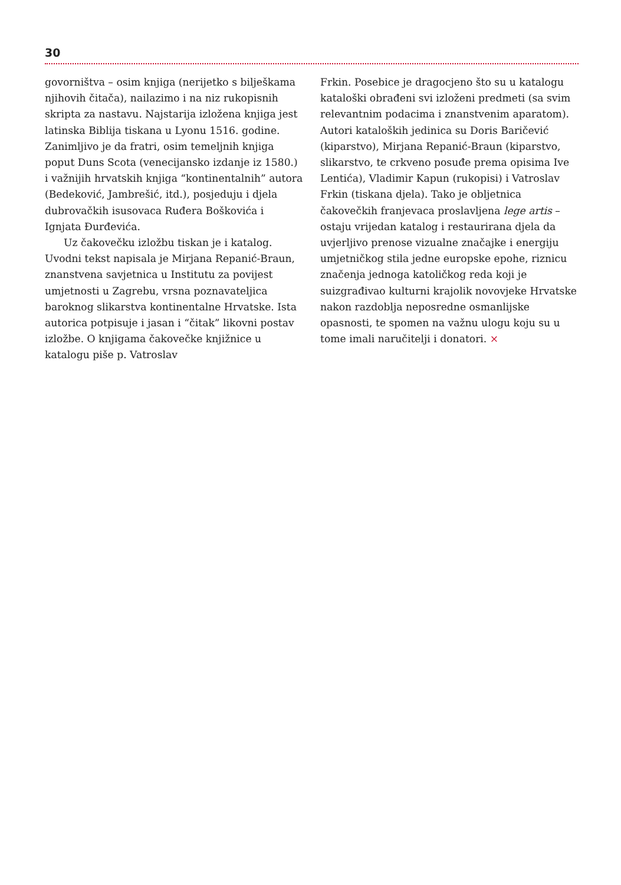30
govorništva – osim knjiga (nerijetko s bilješkama njihovih čitača), nailazimo i na niz rukopisnih skripta za nastavu. Najstarija izložena knjiga jest latinska Biblija tiskana u Lyonu 1516. godine. Zanimljivo je da fratri, osim temeljnih knjiga poput Duns Scota (venecijansko izdanje iz 1580.) i važnijih hrvatskih knjiga “kontinentalnih” autora (Bedeković, Jambrešić, itd.), posjeduju i djela dubrovačkih isusovaca Ruđera Boškovića i Ignjata Đurđevića.
Uz čakovečku izložbu tiskan je i katalog. Uvodni tekst napisala je Mirjana Repanić-Braun, znanstvena savjetnica u Institutu za povijest umjetnosti u Zagrebu, vrsna poznavateljica baroknog slikarstva kontinentalne Hrvatske. Ista autorica potpisuje i jasan i “čitak” likovni postav izložbe. O knjigama čakovečke knjižnice u katalogu piše p. Vatroslav
Frkin. Posebice je dragocjeno što su u katalogu kataloški obrađeni svi izloženi predmeti (sa svim relevantnim podacima i znanstvenim aparatom). Autori kataloških jedinica su Doris Baričević (kiparstvo), Mirjana Repanić-Braun (kiparstvo, slikarstvo, te crkveno posuđe prema opisima Ive Lentića), Vladimir Kapun (rukopisi) i Vatroslav Frkin (tiskana djela). Tako je obljetnica čakovečkih franjevaca proslavljena lege artis – ostaju vrijedan katalog i restaurirana djela da uvjerljivo prenose vizualne značajke i energiju umjetničkog stila jedne europske epohe, riznicu značenja jednoga katoličkog reda koji je suizgrađivao kulturni krajolik novovjeke Hrvatske nakon razdoblja neposredne osmanlijske opasnosti, te spomen na važnu ulogu koju su u tome imali naručitelji i donatori. ×